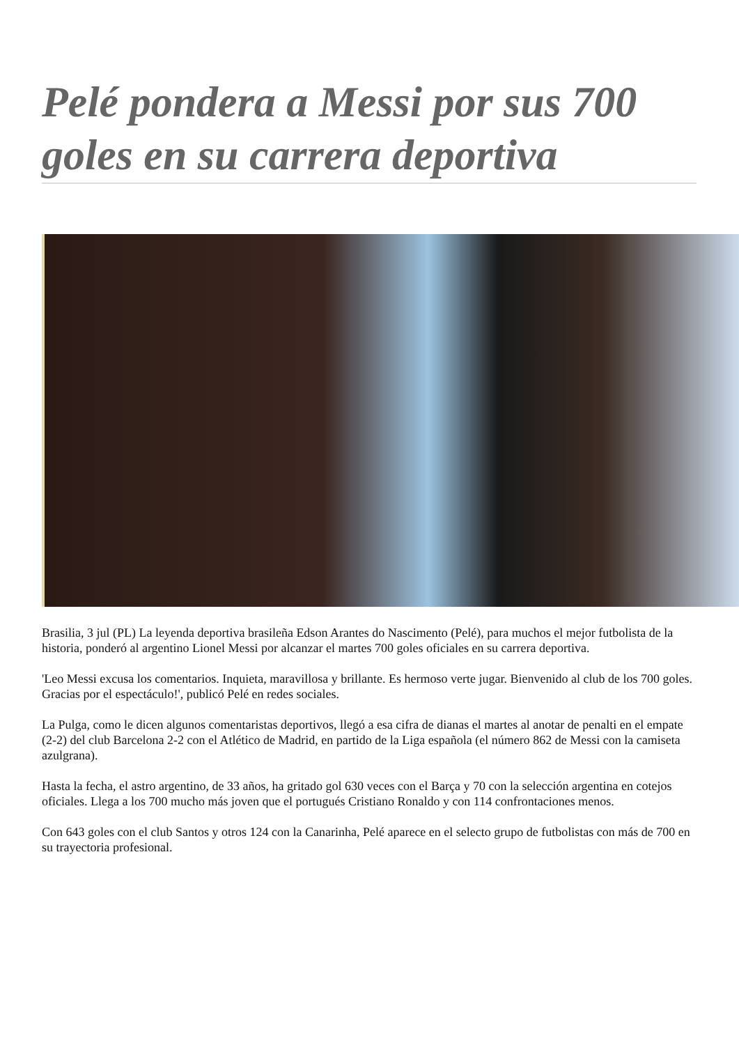Pelé pondera a Messi por sus 700 goles en su carrera deportiva
Brasilia, 3 jul (PL) La leyenda deportiva brasileña Edson Arantes do Nascimento (Pelé), para muchos el mejor futbolista de la historia, ponderó al argentino Lionel Messi por alcanzar el martes 700 goles oficiales en su carrera deportiva.
'Leo Messi excusa los comentarios. Inquieta, maravillosa y brillante. Es hermoso verte jugar. Bienvenido al club de los 700 goles. Gracias por el espectáculo!', publicó Pelé en redes sociales.
La Pulga, como le dicen algunos comentaristas deportivos, llegó a esa cifra de dianas el martes al anotar de penalti en el empate (2-2) del club Barcelona 2-2 con el Atlético de Madrid, en partido de la Liga española (el número 862 de Messi con la camiseta azulgrana).
Hasta la fecha, el astro argentino, de 33 años, ha gritado gol 630 veces con el Barça y 70 con la selección argentina en cotejos oficiales. Llega a los 700 mucho más joven que el portugués Cristiano Ronaldo y con 114 confrontaciones menos.
Con 643 goles con el club Santos y otros 124 con la Canarinha, Pelé aparece en el selecto grupo de futbolistas con más de 700 en su trayectoria profesional.